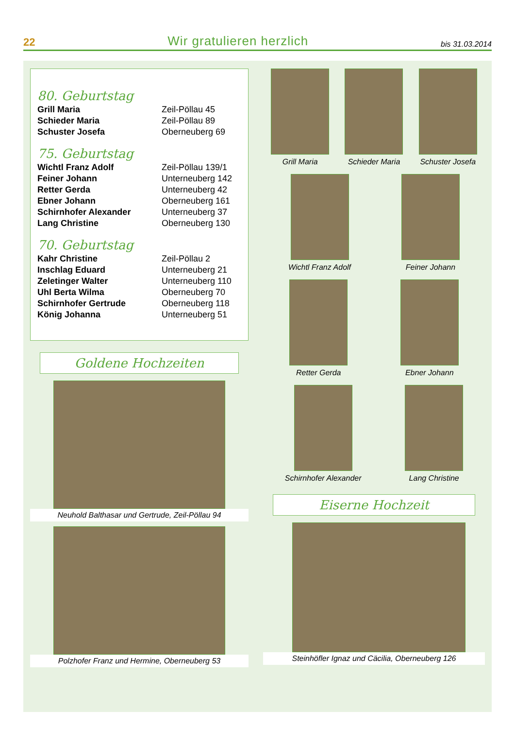22 Wir gratulieren herzlich bis 31.03.2014
80. Geburtstag
| Grill Maria | Zeil-Pöllau 45 |
| Schieder Maria | Zeil-Pöllau 89 |
| Schuster Josefa | Oberneuberg 69 |
75. Geburtstag
| Wichtl Franz Adolf | Zeil-Pöllau 139/1 |
| Feiner Johann | Unterneuberg 142 |
| Retter Gerda | Unterneuberg 42 |
| Ebner Johann | Oberneuberg 161 |
| Schirnhofer Alexander | Unterneuberg 37 |
| Lang Christine | Oberneuberg 130 |
70. Geburtstag
| Kahr Christine | Zeil-Pöllau 2 |
| Inschlag Eduard | Unterneuberg 21 |
| Zeletinger Walter | Unterneuberg 110 |
| Uhl Berta Wilma | Oberneuberg 70 |
| Schirnhofer Gertrude | Oberneuberg 118 |
| König Johanna | Unterneuberg 51 |
Goldene Hochzeiten
Neuhold Balthasar und Gertrude, Zeil-Pöllau 94
Polzhofer Franz und Hermine, Oberneuberg 53
Grill Maria Schieder Maria Schuster Josefa
Wichtl Franz Adolf Feiner Johann
Retter Gerda Ebner Johann
Schirnhofer Alexander Lang Christine
Eiserne Hochzeit
Steinhöfler Ignaz und Cäcilia, Oberneuberg 126